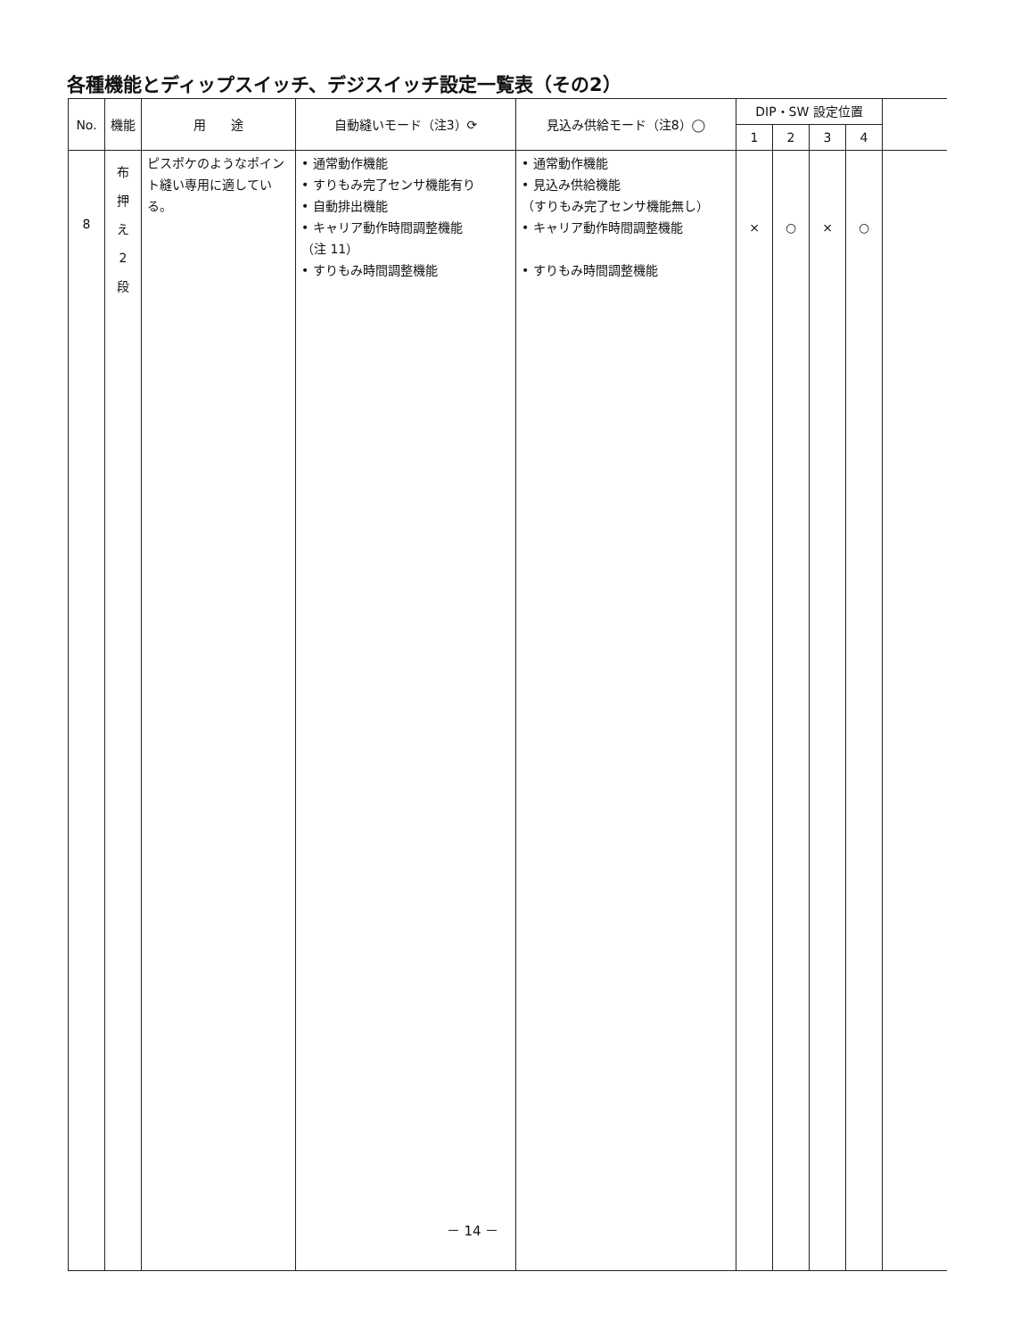各種機能とディップスイッチ、デジスイッチ設定一覧表（その2）
| No. | 機能 | 用 途 | 自動縫いモード（注3）⟳ | 見込み供給モード（注8）◯ | DIP・SW 設定位置 | | | | |
| --- | --- | --- | --- | --- | --- | --- | --- | --- | --- |
| | | | | | 1 | 2 | 3 | 4 | |
| 8 | 布 押 え 2 段 | ピスポケのようなポイント縫い専用に適している。 | • 通常動作機能 • すりもみ完了センサ機能有り • 自動排出機能 • キャリア動作時間調整機能 （注 11） • すりもみ時間調整機能 | • 通常動作機能 • 見込み供給機能 （すりもみ完了センサ機能無し） • キャリア動作時間調整機能 • すりもみ時間調整機能 | × | ○ | × | ○ | |
－ 14 －